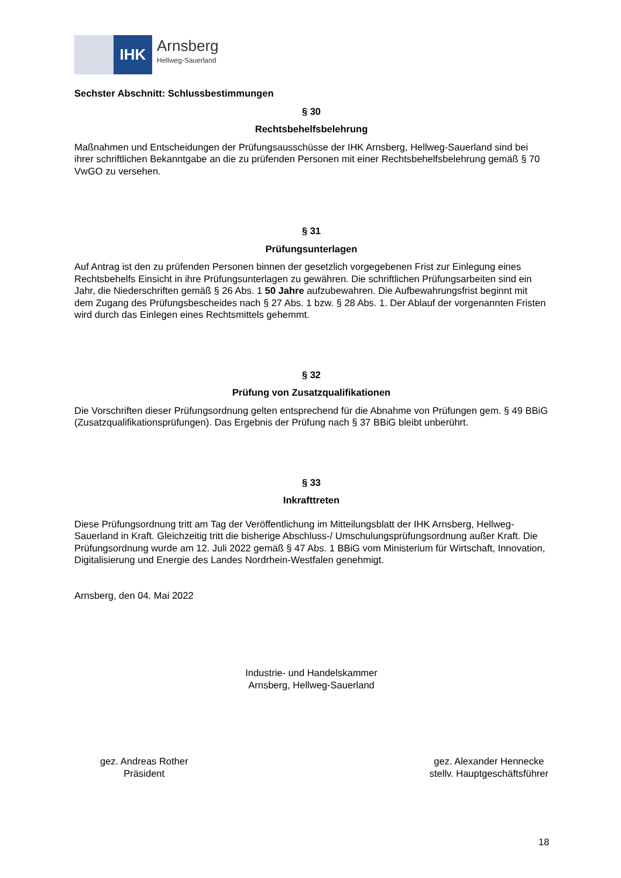IHK
Arnsberg
Hellweg-Sauerland
Sechster Abschnitt: Schlussbestimmungen
§ 30
Rechtsbehelfsbelehrung
Maßnahmen und Entscheidungen der Prüfungsausschüsse der IHK Arnsberg, Hellweg-Sauerland sind bei ihrer schriftlichen Bekanntgabe an die zu prüfenden Personen mit einer Rechtsbehelfsbelehrung gemäß § 70 VwGO zu versehen.
§ 31
Prüfungsunterlagen
Auf Antrag ist den zu prüfenden Personen binnen der gesetzlich vorgegebenen Frist zur Einlegung eines Rechtsbehelfs Einsicht in ihre Prüfungsunterlagen zu gewähren. Die schriftlichen Prüfungsarbeiten sind ein Jahr, die Niederschriften gemäß § 26 Abs. 1 50 Jahre aufzubewahren. Die Aufbewahrungsfrist beginnt mit dem Zugang des Prüfungsbescheides nach § 27 Abs. 1 bzw. § 28 Abs. 1. Der Ablauf der vorgenannten Fristen wird durch das Einlegen eines Rechtsmittels gehemmt.
§ 32
Prüfung von Zusatzqualifikationen
Die Vorschriften dieser Prüfungsordnung gelten entsprechend für die Abnahme von Prüfungen gem. § 49 BBiG (Zusatzqualifikationsprüfungen). Das Ergebnis der Prüfung nach § 37 BBiG bleibt unberührt.
§ 33
Inkrafttreten
Diese Prüfungsordnung tritt am Tag der Veröffentlichung im Mitteilungsblatt der IHK Arnsberg, Hellweg-Sauerland in Kraft. Gleichzeitig tritt die bisherige Abschluss-/ Umschulungsprüfungsordnung außer Kraft. Die Prüfungsordnung wurde am 12. Juli 2022 gemäß § 47 Abs. 1 BBiG vom Ministerium für Wirtschaft, Innovation, Digitalisierung und Energie des Landes Nordrhein-Westfalen genehmigt.
Arnsberg, den 04. Mai 2022
Industrie- und Handelskammer
Arnsberg, Hellweg-Sauerland
gez. Andreas Rother
Präsident
gez. Alexander Hennecke
stellv. Hauptgeschäftsführer
18